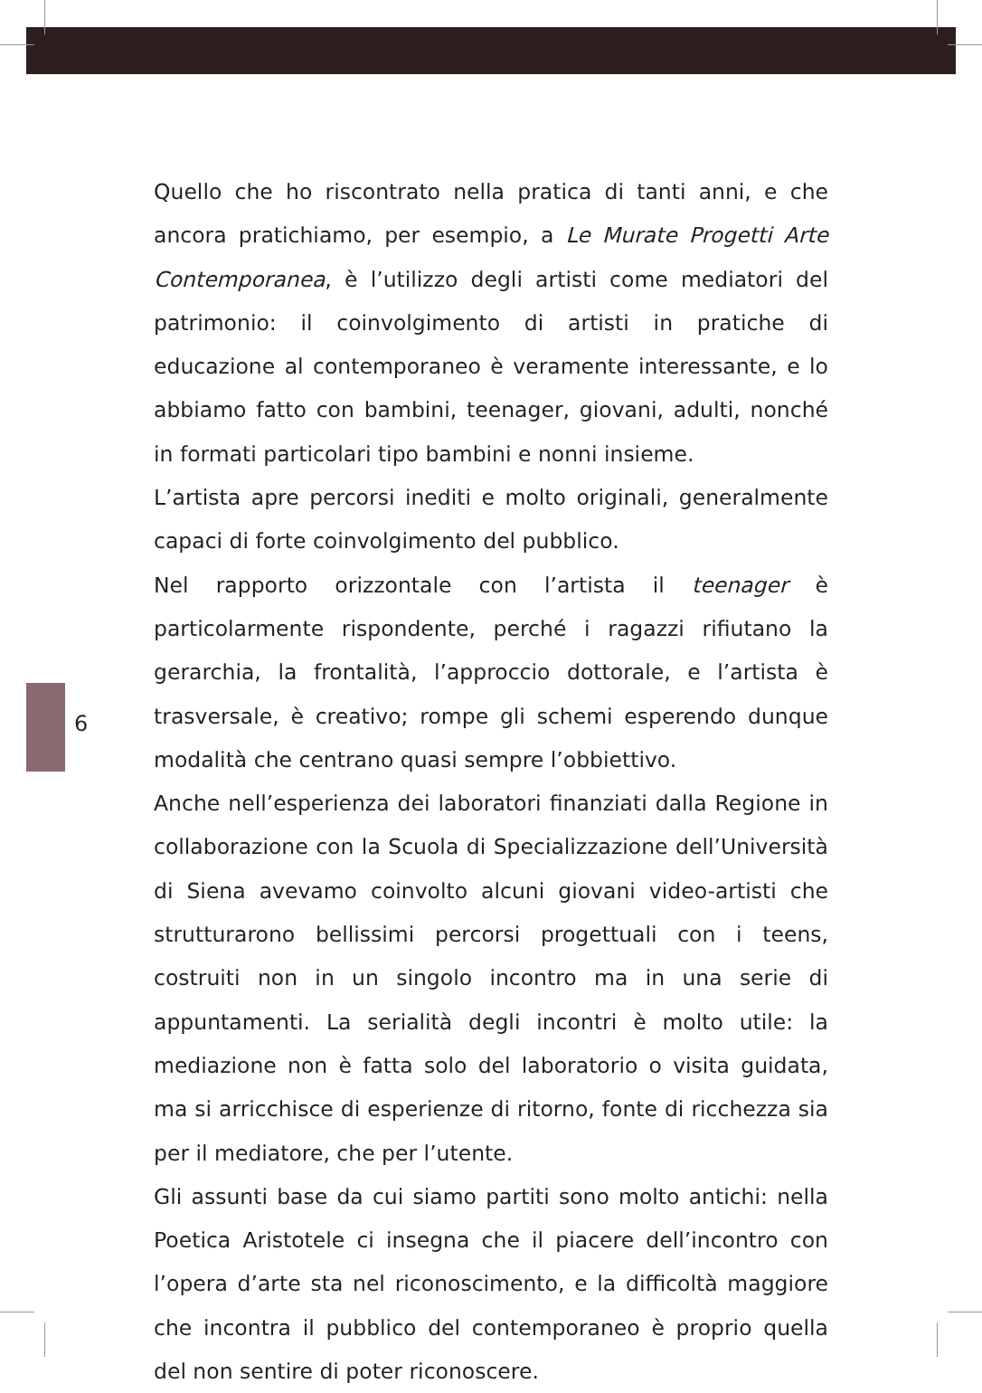6
Quello che ho riscontrato nella pratica di tanti anni, e che ancora pratichiamo, per esempio, a Le Murate Progetti Arte Contemporanea, è l’utilizzo degli artisti come mediatori del patrimonio: il coinvolgimento di artisti in pratiche di educazione al contemporaneo è veramente interessante, e lo abbiamo fatto con bambini, teenager, giovani, adulti, nonché in formati particolari tipo bambini e nonni insieme.
L’artista apre percorsi inediti e molto originali, generalmente capaci di forte coinvolgimento del pubblico.
Nel rapporto orizzontale con l’artista il teenager è particolarmente rispondente, perché i ragazzi rifiutano la gerarchia, la frontalità, l’approccio dottorale, e l’artista è trasversale, è creativo; rompe gli schemi esperendo dunque modalità che centrano quasi sempre l’obbiettivo.
Anche nell’esperienza dei laboratori finanziati dalla Regione in collaborazione con la Scuola di Specializzazione dell’Università di Siena avevamo coinvolto alcuni giovani video-artisti che strutturarono bellissimi percorsi progettuali con i teens, costruiti non in un singolo incontro ma in una serie di appuntamenti. La serialità degli incontri è molto utile: la mediazione non è fatta solo del laboratorio o visita guidata, ma si arricchisce di esperienze di ritorno, fonte di ricchezza sia per il mediatore, che per l’utente.
Gli assunti base da cui siamo partiti sono molto antichi: nella Poetica Aristotele ci insegna che il piacere dell’incontro con l’opera d’arte sta nel riconoscimento, e la difficoltà maggiore che incontra il pubblico del contemporaneo è proprio quella del non sentire di poter riconoscere.